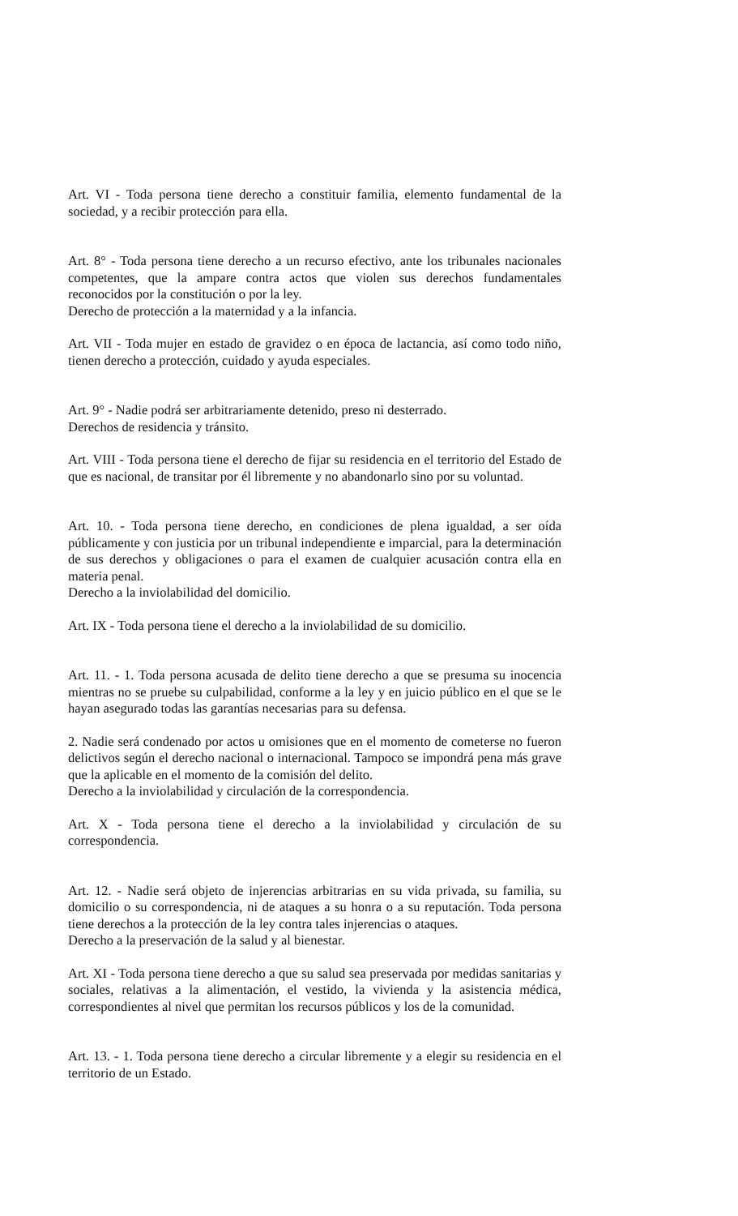Art. VI - Toda persona tiene derecho a constituir familia, elemento fundamental de la sociedad, y a recibir protección para ella.
Art. 8° - Toda persona tiene derecho a un recurso efectivo, ante los tribunales nacionales competentes, que la ampare contra actos que violen sus derechos fundamentales reconocidos por la constitución o por la ley.
Derecho de protección a la maternidad y a la infancia.
Art. VII - Toda mujer en estado de gravidez o en época de lactancia, así como todo niño, tienen derecho a protección, cuidado y ayuda especiales.
Art. 9° - Nadie podrá ser arbitrariamente detenido, preso ni desterrado.
Derechos de residencia y tránsito.
Art. VIII - Toda persona tiene el derecho de fijar su residencia en el territorio del Estado de que es nacional, de transitar por él libremente y no abandonarlo sino por su voluntad.
Art. 10. - Toda persona tiene derecho, en condiciones de plena igualdad, a ser oída públicamente y con justicia por un tribunal independiente e imparcial, para la determinación de sus derechos y obligaciones o para el examen de cualquier acusación contra ella en materia penal.
Derecho a la inviolabilidad del domicilio.
Art. IX - Toda persona tiene el derecho a la inviolabilidad de su domicilio.
Art. 11. - 1. Toda persona acusada de delito tiene derecho a que se presuma su inocencia mientras no se pruebe su culpabilidad, conforme a la ley y en juicio público en el que se le hayan asegurado todas las garantías necesarias para su defensa.
2. Nadie será condenado por actos u omisiones que en el momento de cometerse no fueron delictivos según el derecho nacional o internacional. Tampoco se impondrá pena más grave que la aplicable en el momento de la comisión del delito.
Derecho a la inviolabilidad y circulación de la correspondencia.
Art. X - Toda persona tiene el derecho a la inviolabilidad y circulación de su correspondencia.
Art. 12. - Nadie será objeto de injerencias arbitrarias en su vida privada, su familia, su domicilio o su correspondencia, ni de ataques a su honra o a su reputación. Toda persona tiene derechos a la protección de la ley contra tales injerencias o ataques.
Derecho a la preservación de la salud y al bienestar.
Art. XI - Toda persona tiene derecho a que su salud sea preservada por medidas sanitarias y sociales, relativas a la alimentación, el vestido, la vivienda y la asistencia médica, correspondientes al nivel que permitan los recursos públicos y los de la comunidad.
Art. 13. - 1. Toda persona tiene derecho a circular libremente y a elegir su residencia en el territorio de un Estado.